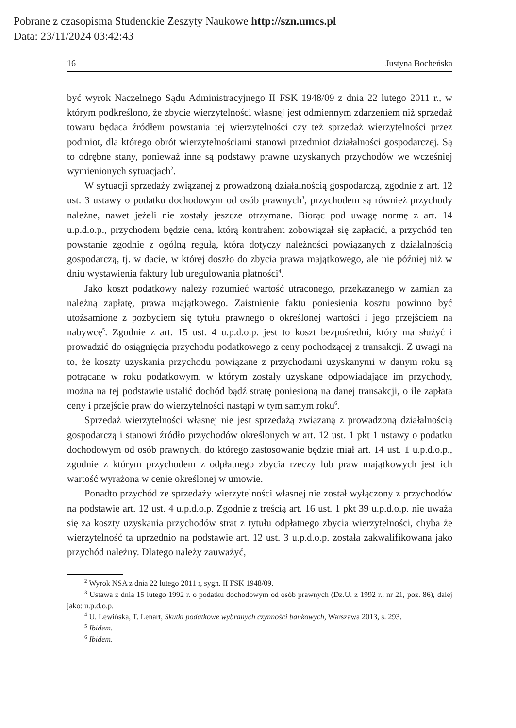Pobrane z czasopisma Studenckie Zeszyty Naukowe http://szn.umcs.pl
Data: 23/11/2024 03:42:43
16 Justyna Bocheńska
być wyrok Naczelnego Sądu Administracyjnego II FSK 1948/09 z dnia 22 lutego 2011 r., w którym podkreślono, że zbycie wierzytelności własnej jest odmiennym zdarzeniem niż sprzedaż towaru będąca źródłem powstania tej wierzytelności czy też sprzedaż wierzytelności przez podmiot, dla którego obrót wierzytelnościami stanowi przedmiot działalności gospodarczej. Są to odrębne stany, ponieważ inne są podstawy prawne uzyskanych przychodów we wcześniej wymienionych sytuacjach<sup>2</sup>.
W sytuacji sprzedaży związanej z prowadzoną działalnością gospodarczą, zgodnie z art. 12 ust. 3 ustawy o podatku dochodowym od osób prawnych<sup>3</sup>, przychodem są również przychody należne, nawet jeżeli nie zostały jeszcze otrzymane. Biorąc pod uwagę normę z art. 14 u.p.d.o.p., przychodem będzie cena, którą kontrahent zobowiązał się zapłacić, a przychód ten powstanie zgodnie z ogólną regułą, która dotyczy należności powiązanych z działalnością gospodarczą, tj. w dacie, w której doszło do zbycia prawa majątkowego, ale nie później niż w dniu wystawienia faktury lub uregulowania płatności<sup>4</sup>.
Jako koszt podatkowy należy rozumieć wartość utraconego, przekazanego w zamian za należną zapłatę, prawa majątkowego. Zaistnienie faktu poniesienia kosztu powinno być utożsamione z pozbyciem się tytułu prawnego o określonej wartości i jego przejściem na nabywcę<sup>5</sup>. Zgodnie z art. 15 ust. 4 u.p.d.o.p. jest to koszt bezpośredni, który ma służyć i prowadzić do osiągnięcia przychodu podatkowego z ceny pochodzącej z transakcji. Z uwagi na to, że koszty uzyskania przychodu powiązane z przychodami uzyskanymi w danym roku są potrącane w roku podatkowym, w którym zostały uzyskane odpowiadające im przychody, można na tej podstawie ustalić dochód bądź stratę poniesioną na danej transakcji, o ile zapłata ceny i przejście praw do wierzytelności nastąpi w tym samym roku<sup>6</sup>.
Sprzedaż wierzytelności własnej nie jest sprzedażą związaną z prowadzoną działalnością gospodarczą i stanowi źródło przychodów określonych w art. 12 ust. 1 pkt 1 ustawy o podatku dochodowym od osób prawnych, do którego zastosowanie będzie miał art. 14 ust. 1 u.p.d.o.p., zgodnie z którym przychodem z odpłatnego zbycia rzeczy lub praw majątkowych jest ich wartość wyrażona w cenie określonej w umowie.
Ponadto przychód ze sprzedaży wierzytelności własnej nie został wyłączony z przychodów na podstawie art. 12 ust. 4 u.p.d.o.p. Zgodnie z treścią art. 16 ust. 1 pkt 39 u.p.d.o.p. nie uważa się za koszty uzyskania przychodów strat z tytułu odpłatnego zbycia wierzytelności, chyba że wierzytelność ta uprzednio na podstawie art. 12 ust. 3 u.p.d.o.p. została zakwalifikowana jako przychód należny. Dlatego należy zauważyć,
<sup>2</sup> Wyrok NSA z dnia 22 lutego 2011 r, sygn. II FSK 1948/09.
<sup>3</sup> Ustawa z dnia 15 lutego 1992 r. o podatku dochodowym od osób prawnych (Dz.U. z 1992 r., nr 21, poz. 86), dalej jako: u.p.d.o.p.
<sup>4</sup> U. Lewińska, T. Lenart, Skutki podatkowe wybranych czynności bankowych, Warszawa 2013, s. 293.
<sup>5</sup> Ibidem.
<sup>6</sup> Ibidem.